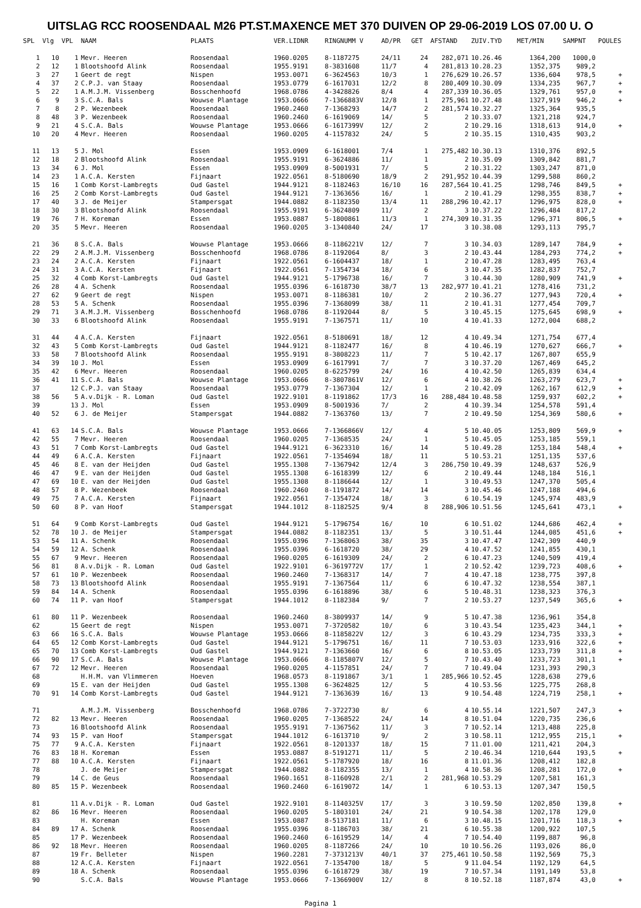UITSLAG RCC ROOSENDAAL M26 PT.ST.MAXENCE MET 370 DUIVEN OP 29-06-2019 LOS 07.00 U. O
| SPL | Vlg | VPL | NAAM | PLAATS | VER.LIDNR | RINGNUMM V | AD/PR | GET | AFSTAND | ZUIV.TYD | MET/MIN | SAMPNT | POULES |
| --- | --- | --- | --- | --- | --- | --- | --- | --- | --- | --- | --- | --- | --- |
| 1 | 10 | 1 | Mevr. Heeren | Roosendaal | 1960.0205 | 8-1187275 | 24/11 | 24 | 282,071 | 10.26.46 | 1364,200 | 1000,0 | |
| 2 | 12 | 1 | Blootshoofd Alink | Roosendaal | 1955.9191 | 8-3831608 | 11/7 | 4 | 281,813 | 10.28.23 | 1352,375 | 989,2 | |
| 3 | 27 | 1 | Geert de regt | Nispen | 1953.0071 | 6-3624563 | 10/3 | 1 | 276,629 | 10.26.57 | 1336,604 | 978,5 | + |
| 4 | 37 | 2 | C.P.J. van Staay | Roosendaal | 1953.0779 | 6-1617031 | 12/2 | 8 | 280,409 | 10.30.09 | 1334,235 | 967,7 | + |
| 5 | 22 | 1 | A.M.J.M. Vissenberg | Bosschenhoofd | 1968.0786 | 4-3428826 | 8/4 | 4 | 287,339 | 10.36.05 | 1329,761 | 957,0 | + |
| 6 | 9 | 3 | S.C.A. Bals | Wouwse Plantage | 1953.0666 | 7-1366883V | 12/8 | 1 | 275,961 | 10.27.48 | 1327,919 | 946,2 | + |
| 7 | 8 | 2 | P. Wezenbeek | Roosendaal | 1960.2460 | 7-1368293 | 14/7 | 2 | 281,574 | 10.32.27 | 1325,364 | 935,5 | |
| 8 | 48 | 3 | P. Wezenbeek | Roosendaal | 1960.2460 | 6-1619069 | 14/ | 5 | 2 | 10.33.07 | 1321,218 | 924,7 | |
| 9 | 21 | 4 | S.C.A. Bals | Wouwse Plantage | 1953.0666 | 6-1617399V | 12/ | 2 | 2 | 10.29.16 | 1318,613 | 914,0 | + |
| 10 | 20 | 4 | Mevr. Heeren | Roosendaal | 1960.0205 | 4-1157832 | 24/ | 5 | 2 | 10.35.15 | 1310,435 | 903,2 | |
| 11 | 13 | 5 | J. Mol | Essen | 1953.0909 | 6-1618001 | 7/4 | 1 | 275,482 | 10.30.13 | 1310,376 | 892,5 | |
| 12 | 18 | 2 | Blootshoofd Alink | Roosendaal | 1955.9191 | 6-3624886 | 11/ | 1 | 2 | 10.35.09 | 1309,842 | 881,7 | |
| 13 | 34 | 6 | J. Mol | Essen | 1953.0909 | 8-5001931 | 7/ | 5 | 2 | 10.31.22 | 1303,247 | 871,0 | |
| 14 | 23 | 1 | A.C.A. Kersten | Fijnaart | 1922.0561 | 8-5180690 | 18/9 | 2 | 291,952 | 10.44.39 | 1299,588 | 860,2 | |
| 15 | 16 | 1 | Comb Korst-Lambregts | Oud Gastel | 1944.9121 | 8-1182463 | 16/10 | 16 | 287,564 | 10.41.25 | 1298,746 | 849,5 | + |
| 16 | 25 | 2 | Comb Korst-Lambregts | Oud Gastel | 1944.9121 | 7-1363656 | 16/ | 1 | 2 | 10.41.29 | 1298,355 | 838,7 | + |
| 17 | 40 | 3 | J. de Meijer | Stampersgat | 1944.0882 | 8-1182350 | 13/4 | 11 | 288,296 | 10.42.17 | 1296,975 | 828,0 | + |
| 18 | 30 | 3 | Blootshoofd Alink | Roosendaal | 1955.9191 | 6-3624809 | 11/ | 2 | 3 | 10.37.22 | 1296,484 | 817,2 | |
| 19 | 76 | 7 | H. Koreman | Essen | 1953.0887 | 5-1800861 | 11/3 | 1 | 274,309 | 10.31.35 | 1296,371 | 806,5 | + |
| 20 | 35 | 5 | Mevr. Heeren | Roosendaal | 1960.0205 | 3-1340840 | 24/ | 17 | 3 | 10.38.08 | 1293,113 | 795,7 | |
| 21 | 36 | 8 | S.C.A. Bals | Wouwse Plantage | 1953.0666 | 8-1186221V | 12/ | 7 | 3 | 10.34.03 | 1289,147 | 784,9 | + |
| 22 | 29 | 2 | A.M.J.M. Vissenberg | Bosschenhoofd | 1968.0786 | 8-1192064 | 8/ | 3 | 2 | 10.43.44 | 1284,293 | 774,2 | + |
| 23 | 24 | 2 | A.C.A. Kersten | Fijnaart | 1922.0561 | 6-1604437 | 18/ | 1 | 2 | 10.47.28 | 1283,495 | 763,4 | |
| 24 | 31 | 3 | A.C.A. Kersten | Fijnaart | 1922.0561 | 7-1354734 | 18/ | 6 | 3 | 10.47.35 | 1282,837 | 752,7 | |
| 25 | 32 | 4 | Comb Korst-Lambregts | Oud Gastel | 1944.9121 | 5-1796738 | 16/ | 7 | 3 | 10.44.30 | 1280,909 | 741,9 | + |
| 26 | 28 | 4 | A. Schenk | Roosendaal | 1955.0396 | 6-1618730 | 38/7 | 13 | 282,977 | 10.41.21 | 1278,416 | 731,2 | |
| 27 | 62 | 9 | Geert de regt | Nispen | 1953.0071 | 8-1186381 | 10/ | 2 | 2 | 10.36.27 | 1277,943 | 720,4 | + |
| 28 | 53 | 5 | A. Schenk | Roosendaal | 1955.0396 | 7-1368099 | 38/ | 11 | 2 | 10.41.31 | 1277,454 | 709,7 | |
| 29 | 71 | 3 | A.M.J.M. Vissenberg | Bosschenhoofd | 1968.0786 | 8-1192044 | 8/ | 5 | 3 | 10.45.15 | 1275,645 | 698,9 | + |
| 30 | 33 | 6 | Blootshoofd Alink | Roosendaal | 1955.9191 | 7-1367571 | 11/ | 10 | 4 | 10.41.33 | 1272,004 | 688,2 | |
| 31 | 44 | 4 | A.C.A. Kersten | Fijnaart | 1922.0561 | 8-5180691 | 18/ | 12 | 4 | 10.49.34 | 1271,754 | 677,4 | |
| 32 | 43 | 5 | Comb Korst-Lambregts | Oud Gastel | 1944.9121 | 8-1182477 | 16/ | 8 | 4 | 10.46.19 | 1270,627 | 666,7 | + |
| 33 | 58 | 7 | Blootshoofd Alink | Roosendaal | 1955.9191 | 8-3808223 | 11/ | 7 | 5 | 10.42.17 | 1267,807 | 655,9 | |
| 34 | 39 | 10 | J. Mol | Essen | 1953.0909 | 6-1617991 | 7/ | 7 | 3 | 10.37.20 | 1267,469 | 645,2 | |
| 35 | 42 | 6 | Mevr. Heeren | Roosendaal | 1960.0205 | 8-6225799 | 24/ | 16 | 4 | 10.42.50 | 1265,839 | 634,4 | |
| 36 | 41 | 11 | S.C.A. Bals | Wouwse Plantage | 1953.0666 | 8-3807861V | 12/ | 6 | 4 | 10.38.26 | 1263,279 | 623,7 | + |
| 37 | | 12 | C.P.J. van Staay | Roosendaal | 1953.0779 | 7-1367304 | 12/ | 1 | 2 | 10.42.09 | 1262,167 | 612,9 | + |
| 38 | 56 | 5 | A.v.Dijk - R. Loman | Oud Gastel | 1922.9101 | 8-1191862 | 17/3 | 16 | 288,484 | 10.48.58 | 1259,937 | 602,2 | + |
| 39 | | 13 | J. Mol | Essen | 1953.0909 | 8-5001936 | 7/ | 2 | 4 | 10.39.34 | 1254,578 | 591,4 | |
| 40 | 52 | 6 | J. de Meijer | Stampersgat | 1944.0882 | 7-1363760 | 13/ | 7 | 2 | 10.49.50 | 1254,369 | 580,6 | + |
| 41 | 63 | 14 | S.C.A. Bals | Wouwse Plantage | 1953.0666 | 7-1366866V | 12/ | 4 | 5 | 10.40.05 | 1253,809 | 569,9 | + |
| 42 | 55 | 7 | Mevr. Heeren | Roosendaal | 1960.0205 | 7-1368535 | 24/ | 1 | 5 | 10.45.05 | 1253,185 | 559,1 | |
| 43 | 51 | 7 | Comb Korst-Lambregts | Oud Gastel | 1944.9121 | 6-3623310 | 16/ | 14 | 5 | 10.49.28 | 1253,184 | 548,4 | + |
| 44 | 49 | 6 | A.C.A. Kersten | Fijnaart | 1922.0561 | 7-1354694 | 18/ | 11 | 5 | 10.53.21 | 1251,135 | 537,6 | |
| 45 | 46 | 8 | E. van der Heijden | Oud Gastel | 1955.1308 | 7-1367942 | 12/4 | 3 | 286,750 | 10.49.39 | 1248,637 | 526,9 | |
| 46 | 47 | 9 | E. van der Heijden | Oud Gastel | 1955.1308 | 6-1618399 | 12/ | 6 | 2 | 10.49.44 | 1248,184 | 516,1 | |
| 47 | 69 | 10 | E. van der Heijden | Oud Gastel | 1955.1308 | 8-1186644 | 12/ | 1 | 3 | 10.49.53 | 1247,370 | 505,4 | |
| 48 | 57 | 8 | P. Wezenbeek | Roosendaal | 1960.2460 | 8-1191872 | 14/ | 14 | 3 | 10.45.46 | 1247,188 | 494,6 | |
| 49 | 75 | 7 | A.C.A. Kersten | Fijnaart | 1922.0561 | 7-1354724 | 18/ | 3 | 6 | 10.54.19 | 1245,974 | 483,9 | |
| 50 | 60 | 8 | P. van Hoof | Stampersgat | 1944.1012 | 8-1182525 | 9/4 | 8 | 288,906 | 10.51.56 | 1245,641 | 473,1 | + |
| 51 | 64 | 9 | Comb Korst-Lambregts | Oud Gastel | 1944.9121 | 5-1796754 | 16/ | 10 | 6 | 10.51.02 | 1244,686 | 462,4 | + |
| 52 | 78 | 10 | J. de Meijer | Stampersgat | 1944.0882 | 8-1182351 | 13/ | 5 | 3 | 10.51.44 | 1244,085 | 451,6 | + |
| 53 | 54 | 11 | A. Schenk | Roosendaal | 1955.0396 | 7-1368063 | 38/ | 35 | 3 | 10.47.47 | 1242,309 | 440,9 | |
| 54 | 59 | 12 | A. Schenk | Roosendaal | 1955.0396 | 6-1618720 | 38/ | 29 | 4 | 10.47.52 | 1241,855 | 430,1 | |
| 55 | 67 | 9 | Mevr. Heeren | Roosendaal | 1960.0205 | 6-1619309 | 24/ | 2 | 6 | 10.47.23 | 1240,509 | 419,4 | |
| 56 | 81 | 8 | A.v.Dijk - R. Loman | Oud Gastel | 1922.9101 | 6-3619772V | 17/ | 1 | 2 | 10.52.42 | 1239,723 | 408,6 | + |
| 57 | 61 | 10 | P. Wezenbeek | Roosendaal | 1960.2460 | 7-1368317 | 14/ | 7 | 4 | 10.47.18 | 1238,775 | 397,8 | |
| 58 | 73 | 13 | Blootshoofd Alink | Roosendaal | 1955.9191 | 7-1367564 | 11/ | 6 | 6 | 10.47.32 | 1238,554 | 387,1 | |
| 59 | 84 | 14 | A. Schenk | Roosendaal | 1955.0396 | 6-1618896 | 38/ | 6 | 5 | 10.48.31 | 1238,323 | 376,3 | |
| 60 | 74 | 11 | P. van Hoof | Stampersgat | 1944.1012 | 8-1182384 | 9/ | 7 | 2 | 10.53.27 | 1237,549 | 365,6 | + |
| 61 | 80 | 11 | P. Wezenbeek | Roosendaal | 1960.2460 | 8-3809937 | 14/ | 9 | 5 | 10.47.38 | 1236,961 | 354,8 | |
| 62 | | 15 | Geert de regt | Nispen | 1953.0071 | 7-3720582 | 10/ | 6 | 3 | 10.43.54 | 1235,423 | 344,1 | + |
| 63 | 66 | 16 | S.C.A. Bals | Wouwse Plantage | 1953.0666 | 8-1185822V | 12/ | 3 | 6 | 10.43.29 | 1234,735 | 333,3 | + |
| 64 | 65 | 12 | Comb Korst-Lambregts | Oud Gastel | 1944.9121 | 5-1796751 | 16/ | 11 | 7 | 10.53.03 | 1233,916 | 322,6 | + |
| 65 | 70 | 13 | Comb Korst-Lambregts | Oud Gastel | 1944.9121 | 7-1363660 | 16/ | 6 | 8 | 10.53.05 | 1233,739 | 311,8 | + |
| 66 | 90 | 17 | S.C.A. Bals | Wouwse Plantage | 1953.0666 | 8-1185807V | 12/ | 5 | 7 | 10.43.40 | 1233,723 | 301,1 | + |
| 67 | 72 | 12 | Mevr. Heeren | Roosendaal | 1960.0205 | 4-1157851 | 24/ | 7 | 7 | 10.49.04 | 1231,393 | 290,3 | |
| 68 | | | H.H.M. van Vlimmeren | Hoeven | 1968.0573 | 8-1191867 | 3/1 | 1 | 285,966 | 10.52.45 | 1228,638 | 279,6 | |
| 69 | | 15 | E. van der Heijden | Oud Gastel | 1955.1308 | 6-3624825 | 12/ | 5 | 4 | 10.53.56 | 1225,775 | 268,8 | |
| 70 | 91 | 14 | Comb Korst-Lambregts | Oud Gastel | 1944.9121 | 7-1363639 | 16/ | 13 | 9 | 10.54.48 | 1224,719 | 258,1 | + |
| 71 | | | A.M.J.M. Vissenberg | Bosschenhoofd | 1968.0786 | 7-3722730 | 8/ | 6 | 4 | 10.55.14 | 1221,507 | 247,3 | + |
| 72 | 82 | 13 | Mevr. Heeren | Roosendaal | 1960.0205 | 7-1368522 | 24/ | 14 | 8 | 10.51.04 | 1220,735 | 236,6 | |
| 73 | | 16 | Blootshoofd Alink | Roosendaal | 1955.9191 | 7-1367562 | 11/ | 3 | 7 | 10.52.14 | 1213,488 | 225,8 | |
| 74 | 93 | 15 | P. van Hoof | Stampersgat | 1944.1012 | 6-1613710 | 9/ | 2 | 3 | 10.58.11 | 1212,955 | 215,1 | + |
| 75 | 77 | 9 | A.C.A. Kersten | Fijnaart | 1922.0561 | 8-1201337 | 18/ | 15 | 7 | 11.01.00 | 1211,421 | 204,3 | |
| 76 | 83 | 18 | H. Koreman | Essen | 1953.0887 | 8-5191271 | 11/ | 5 | 2 | 10.46.34 | 1210,644 | 193,5 | + |
| 77 | 88 | 10 | A.C.A. Kersten | Fijnaart | 1922.0561 | 5-1787920 | 18/ | 16 | 8 | 11.01.36 | 1208,412 | 182,8 | |
| 78 | | | J. de Meijer | Stampersgat | 1944.0882 | 8-1182355 | 13/ | 1 | 4 | 10.58.36 | 1208,281 | 172,0 | + |
| 79 | | 14 | C. de Geus | Roosendaal | 1960.1651 | 8-1160928 | 2/1 | 2 | 281,968 | 10.53.29 | 1207,581 | 161,3 | |
| 80 | 85 | 15 | P. Wezenbeek | Roosendaal | 1960.2460 | 6-1619072 | 14/ | 1 | 6 | 10.53.13 | 1207,347 | 150,5 | |
| 81 | | 11 | A.v.Dijk - R. Loman | Oud Gastel | 1922.9101 | 8-1140325V | 17/ | 3 | 3 | 10.59.50 | 1202,850 | 139,8 | + |
| 82 | 86 | 16 | Mevr. Heeren | Roosendaal | 1960.0205 | 5-1803101 | 24/ | 21 | 9 | 10.54.38 | 1202,178 | 129,0 | |
| 83 | | | H. Koreman | Essen | 1953.0887 | 8-5137181 | 11/ | 6 | 3 | 10.48.15 | 1201,716 | 118,3 | + |
| 84 | 89 | 17 | A. Schenk | Roosendaal | 1955.0396 | 8-1186703 | 38/ | 21 | 6 | 10.55.38 | 1200,922 | 107,5 | |
| 85 | | 17 | P. Wezenbeek | Roosendaal | 1960.2460 | 6-1619529 | 14/ | 4 | 7 | 10.54.40 | 1199,887 | 96,8 | |
| 86 | 92 | 18 | Mevr. Heeren | Roosendaal | 1960.0205 | 8-1187266 | 24/ | 10 | 10 | 10.56.26 | 1193,026 | 86,0 | |
| 87 | | 19 | Fr. Belleter | Nispen | 1960.2281 | 7-3731213V | 40/1 | 37 | 275,461 | 10.50.58 | 1192,569 | 75,3 | |
| 88 | | 12 | A.C.A. Kersten | Fijnaart | 1922.0561 | 7-1354700 | 18/ | 5 | 9 | 11.04.54 | 1192,129 | 64,5 | |
| 89 | | 18 | A. Schenk | Roosendaal | 1955.0396 | 6-1618729 | 38/ | 19 | 7 | 10.57.34 | 1191,149 | 53,8 | |
| 90 | | | S.C.A. Bals | Wouwse Plantage | 1953.0666 | 7-1366900V | 12/ | 8 | 8 | 10.52.18 | 1187,874 | 43,0 | + |
Pagina 1